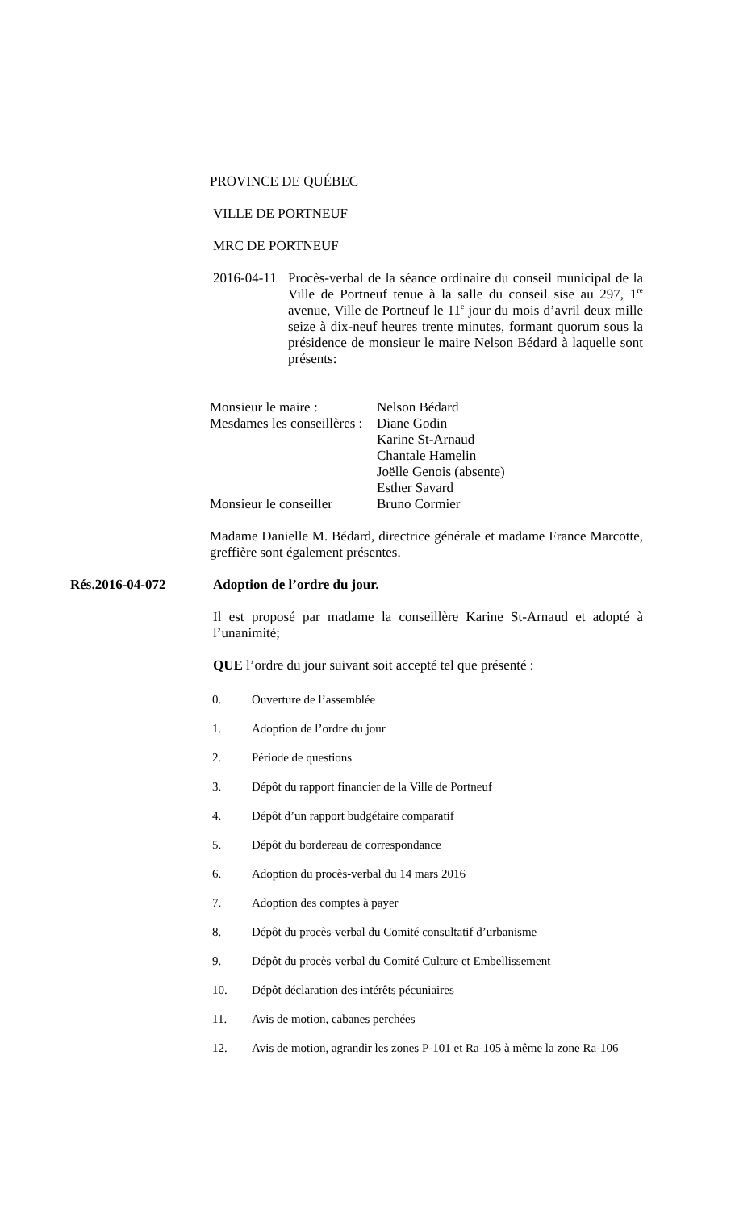PROVINCE DE QUÉBEC
VILLE DE PORTNEUF
MRC DE PORTNEUF
2016-04-11
Procès-verbal de la séance ordinaire du conseil municipal de la Ville de Portneuf tenue à la salle du conseil sise au 297, 1<sup>re</sup> avenue, Ville de Portneuf le 11<sup>e</sup> jour du mois d’avril deux mille seize à dix-neuf heures trente minutes, formant quorum sous la présidence de monsieur le maire Nelson Bédard à laquelle sont présents:
Monsieur le maire : Nelson Bédard
Mesdames les conseillères :
Diane Godin
Karine St-Arnaud
Chantale Hamelin
Joëlle Genois (absente)
Esther Savard
Monsieur le conseiller
Bruno Cormier
Madame Danielle M. Bédard, directrice générale et madame France Marcotte, greffière sont également présentes.
Rés.2016-04-072 Adoption de l’ordre du jour.
Il est proposé par madame la conseillère Karine St-Arnaud et adopté à l’unanimité;
QUE l’ordre du jour suivant soit accepté tel que présenté :
0. Ouverture de l’assemblée
1. Adoption de l’ordre du jour
2. Période de questions
3. Dépôt du rapport financier de la Ville de Portneuf
4. Dépôt d’un rapport budgétaire comparatif
5. Dépôt du bordereau de correspondance
6. Adoption du procès-verbal du 14 mars 2016
7. Adoption des comptes à payer
8. Dépôt du procès-verbal du Comité consultatif d’urbanisme
9. Dépôt du procès-verbal du Comité Culture et Embellissement
10. Dépôt déclaration des intérêts pécuniaires
11. Avis de motion, cabanes perchées
12. Avis de motion, agrandir les zones P-101 et Ra-105 à même la zone Ra-106